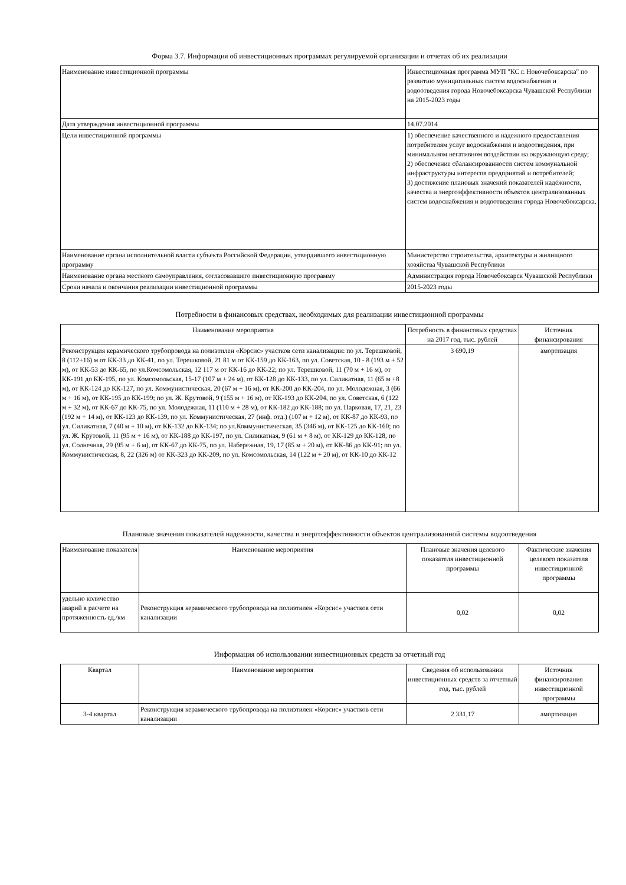Форма 3.7. Информация об инвестиционных программах регулируемой организации и отчетах об их реализации
| Наименование инвестиционной программы | Инвестиционная программа МУП "КС г. Новочебоксарска" по развитию муниципальных систем водоснабжения и водоотведения города Новочебоксарска Чувашской Республики на 2015-2023 годы |
| Дата утверждения инвестиционной программы | 14.07.2014 |
| Цели инвестиционной программы | 1) обеспечение качественного и надежного предоставления потребителям услуг водоснабжения и водоотведения, при минимальном негативном воздействии на окружающую среду; 2) обеспечение сбалансированности систем коммунальной инфраструктуры интересов предприятий и потребителей; 3) достижение плановых значений показателей надёжности, качества и энергоэффективности объектов централизованных систем водоснабжения и водоотведения города Новочебоксарска. |
| Наименование органа исполнительной власти субъекта Российской Федерации, утвердившего инвестиционную программу | Министерство строительства, архитектуры и жилищного хозяйства Чувашской Республики |
| Наименование органа местного самоуправления, согласовавшего инвестиционную программу | Администрация города Новочебоксарск Чувашской Республики |
| Сроки начала и окончания реализации инвестиционной программы | 2015-2023 годы |
Потребности в финансовых средствах, необходимых для реализации инвестиционной программы
| Наименование мероприятия | Потребность в финансовых средствах на 2017 год, тыс. рублей | Источник финансирования |
| --- | --- | --- |
| Реконструкция керамического трубопровода на полиэтилен «Корсис» участков сети канализации: по ул. Терешковой, 8 (112+16) м от КК-33 до КК-41, по ул. Терешковой, 21 81 м от КК-159 до КК-163, по ул. Советская, 10 - 8 (193 м + 52 м), от КК-53 до КК-65, по ул.Комсомольская, 12 117 м от КК-16 до КК-22; по ул. Терешковой, 11 (70 м + 16 м), от КК-191 до КК-195, по ул. Комсомольская, 15-17 (107 м + 24 м), от КК-128 до КК-133, по ул. Силикатная, 11 (65 м +8 м), от КК-124 до КК-127, по ул. Коммунистическая, 20 (67 м + 16 м), от КК-200 до КК-204, по ул. Молодежная, 3 (66 м + 16 м), от КК-195 до КК-199; по ул. Ж. Крутовой, 9 (155 м + 16 м), от КК-193 до КК-204, по ул. Советская, 6 (122 м + 32 м), от КК-67 до КК-75, по ул. Молодежная, 11 (110 м + 28 м), от КК-182 до КК-188; по ул. Парковая, 17, 21, 23 (192 м + 14 м), от КК-123 до КК-139, по ул. Коммунистическая, 27 (инф. отд.) (107 м + 12 м), от КК-87 до КК-93, по ул. Силикатная, 7 (40 м + 10 м), от КК-132 до КК-134; по ул.Коммунистическая, 35 (346 м), от КК-125 до КК-160; по ул. Ж. Крутовой, 11 (95 м + 16 м), от КК-188 до КК-197, по ул. Силикатная, 9 (61 м + 8 м), от КК-129 до КК-128, по ул. Солнечная, 29 (95 м + 6 м), от КК-67 до КК-75, по ул. Набережная, 19, 17 (85 м + 20 м), от КК-86 до КК-91; по ул. Коммунистическая, 8, 22 (326 м) от КК-323 до КК-209, по ул. Комсомольская, 14 (122 м + 20 м), от КК-10 до КК-12 | 3 690,19 | амортизация |
Плановые значения показателей надежности, качества и энергоэффективности объектов централизованной системы водоотведения
| Наименование показателя | Наименование мероприятия | Плановые значения целевого показателя инвестиционной программы | Фактические значения целевого показателя инвестиционной программы |
| --- | --- | --- | --- |
| удельно количество аварий в расчете на протяженность ед./км | Реконструкция керамического трубопровода на полиэтилен «Корсис» участков сети канализации | 0,02 | 0,02 |
Информация об использовании инвестиционных средств за отчетный год
| Квартал | Наименование мероприятия | Сведения об использовании инвестиционных средств за отчетный год, тыс. рублей | Источник финансирования инвестиционной программы |
| --- | --- | --- | --- |
| 3-4 квартал | Реконструкция керамического трубопровода на полиэтилен «Корсис» участков сети канализации | 2 331,17 | амортизация |